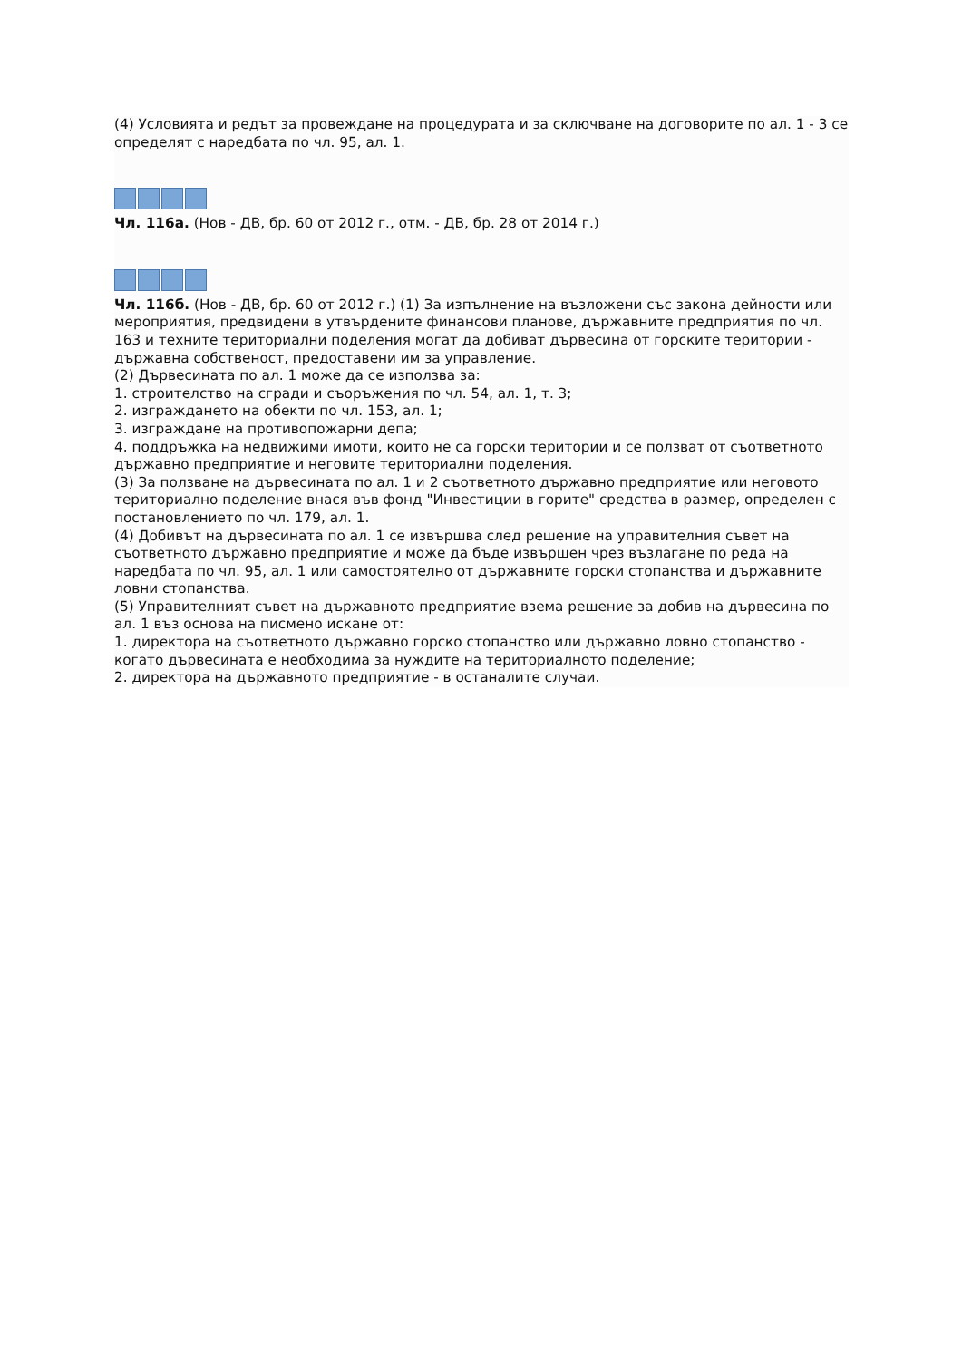(4) Условията и редът за провеждане на процедурата и за сключване на договорите по ал. 1 - 3 се определят с наредбата по чл. 95, ал. 1.
Чл. 116а. (Нов - ДВ, бр. 60 от 2012 г., отм. - ДВ, бр. 28 от 2014 г.)
Чл. 116б. (Нов - ДВ, бр. 60 от 2012 г.) (1) За изпълнение на възложени със закона дейности или мероприятия, предвидени в утвърдените финансови планове, държавните предприятия по чл. 163 и техните териториални поделения могат да добиват дървесина от горските територии - държавна собственост, предоставени им за управление.
(2) Дървесината по ал. 1 може да се използва за:
1. строителство на сгради и съоръжения по чл. 54, ал. 1, т. 3;
2. изграждането на обекти по чл. 153, ал. 1;
3. изграждане на противопожарни депа;
4. поддръжка на недвижими имоти, които не са горски територии и се ползват от съответното държавно предприятие и неговите териториални поделения.
(3) За ползване на дървесината по ал. 1 и 2 съответното държавно предприятие или неговото териториално поделение внася във фонд "Инвестиции в горите" средства в размер, определен с постановлението по чл. 179, ал. 1.
(4) Добивът на дървесината по ал. 1 се извършва след решение на управителния съвет на съответното държавно предприятие и може да бъде извършен чрез възлагане по реда на наредбата по чл. 95, ал. 1 или самостоятелно от държавните горски стопанства и държавните ловни стопанства.
(5) Управителният съвет на държавното предприятие взема решение за добив на дървесина по ал. 1 въз основа на писмено искане от:
1. директора на съответното държавно горско стопанство или държавно ловно стопанство - когато дървесината е необходима за нуждите на териториалното поделение;
2. директора на държавното предприятие - в останалите случаи.